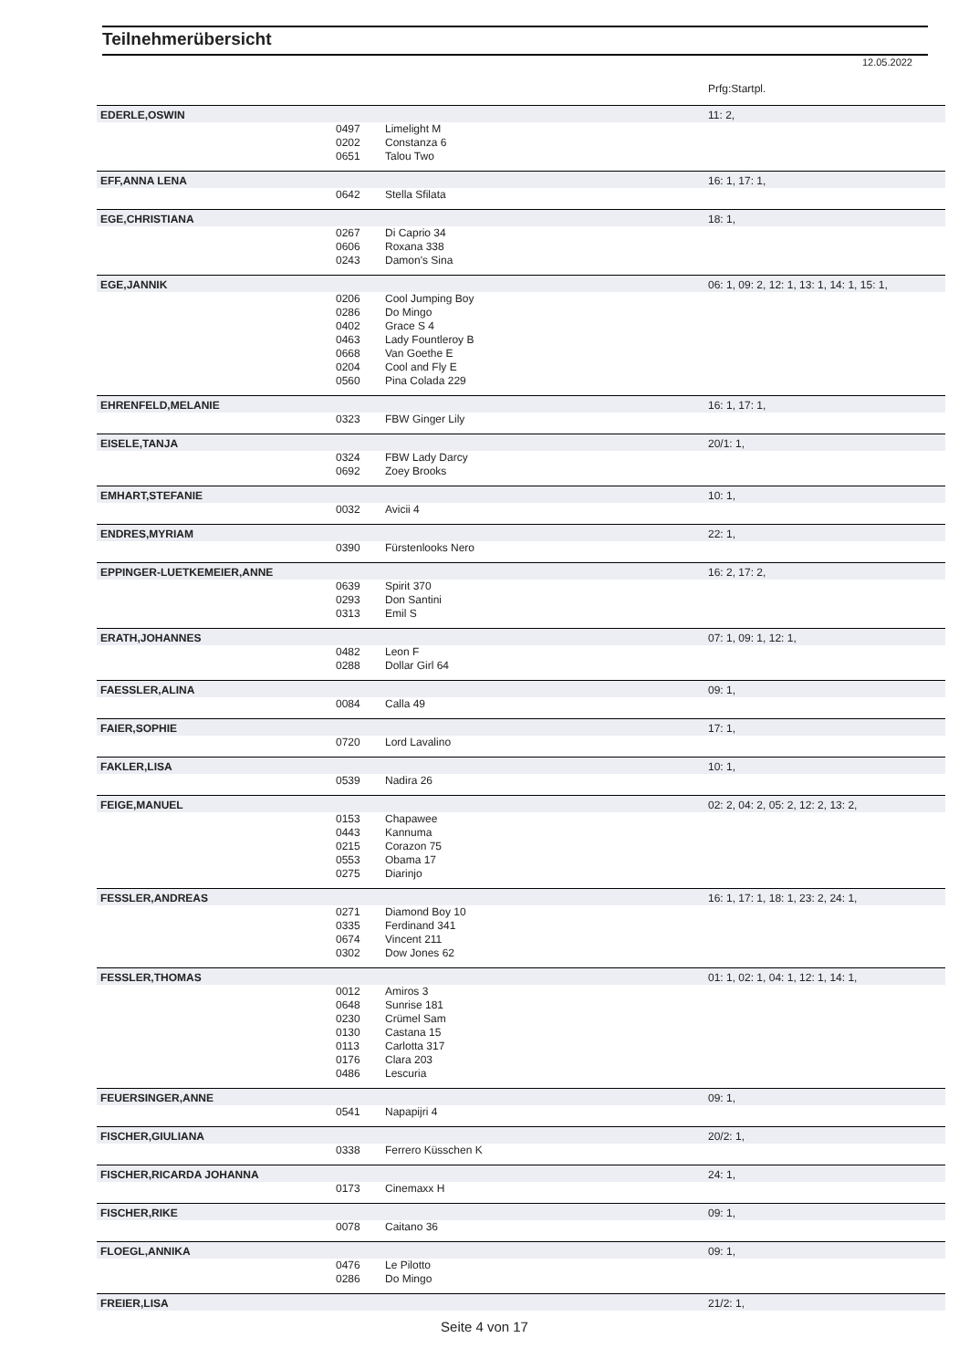Teilnehmerübersicht
12.05.2022
| | | | Prfg:Startpl. |
| EDERLE,OSWIN | | | 11: 2, |
| | 0497 | Limelight M | |
| | 0202 | Constanza 6 | |
| | 0651 | Talou Two | |
| EFF,ANNA LENA | | | 16: 1, 17: 1, |
| | 0642 | Stella Sfilata | |
| EGE,CHRISTIANA | | | 18: 1, |
| | 0267 | Di Caprio 34 | |
| | 0606 | Roxana 338 | |
| | 0243 | Damon's Sina | |
| EGE,JANNIK | | | 06: 1, 09: 2, 12: 1, 13: 1, 14: 1, 15: 1, |
| | 0206 | Cool Jumping Boy | |
| | 0286 | Do Mingo | |
| | 0402 | Grace S 4 | |
| | 0463 | Lady Fountleroy B | |
| | 0668 | Van Goethe E | |
| | 0204 | Cool and Fly E | |
| | 0560 | Pina Colada 229 | |
| EHRENFELD,MELANIE | | | 16: 1, 17: 1, |
| | 0323 | FBW Ginger Lily | |
| EISELE,TANJA | | | 20/1: 1, |
| | 0324 | FBW Lady Darcy | |
| | 0692 | Zoey Brooks | |
| EMHART,STEFANIE | | | 10: 1, |
| | 0032 | Avicii 4 | |
| ENDRES,MYRIAM | | | 22: 1, |
| | 0390 | Fürstenlooks Nero | |
| EPPINGER-LUETKEMEIER,ANNE | | | 16: 2, 17: 2, |
| | 0639 | Spirit 370 | |
| | 0293 | Don Santini | |
| | 0313 | Emil S | |
| ERATH,JOHANNES | | | 07: 1, 09: 1, 12: 1, |
| | 0482 | Leon F | |
| | 0288 | Dollar Girl 64 | |
| FAESSLER,ALINA | | | 09: 1, |
| | 0084 | Calla 49 | |
| FAIER,SOPHIE | | | 17: 1, |
| | 0720 | Lord Lavalino | |
| FAKLER,LISA | | | 10: 1, |
| | 0539 | Nadira 26 | |
| FEIGE,MANUEL | | | 02: 2, 04: 2, 05: 2, 12: 2, 13: 2, |
| | 0153 | Chapawee | |
| | 0443 | Kannuma | |
| | 0215 | Corazon 75 | |
| | 0553 | Obama 17 | |
| | 0275 | Diarinjo | |
| FESSLER,ANDREAS | | | 16: 1, 17: 1, 18: 1, 23: 2, 24: 1, |
| | 0271 | Diamond Boy 10 | |
| | 0335 | Ferdinand 341 | |
| | 0674 | Vincent 211 | |
| | 0302 | Dow Jones 62 | |
| FESSLER,THOMAS | | | 01: 1, 02: 1, 04: 1, 12: 1, 14: 1, |
| | 0012 | Amiros 3 | |
| | 0648 | Sunrise 181 | |
| | 0230 | Crümel Sam | |
| | 0130 | Castana 15 | |
| | 0113 | Carlotta 317 | |
| | 0176 | Clara 203 | |
| | 0486 | Lescuria | |
| FEUERSINGER,ANNE | | | 09: 1, |
| | 0541 | Napapijri 4 | |
| FISCHER,GIULIANA | | | 20/2: 1, |
| | 0338 | Ferrero Küsschen K | |
| FISCHER,RICARDA JOHANNA | | | 24: 1, |
| | 0173 | Cinemaxx H | |
| FISCHER,RIKE | | | 09: 1, |
| | 0078 | Caitano 36 | |
| FLOEGL,ANNIKA | | | 09: 1, |
| | 0476 | Le Pilotto | |
| | 0286 | Do Mingo | |
| FREIER,LISA | | | 21/2: 1, |
Seite 4 von 17